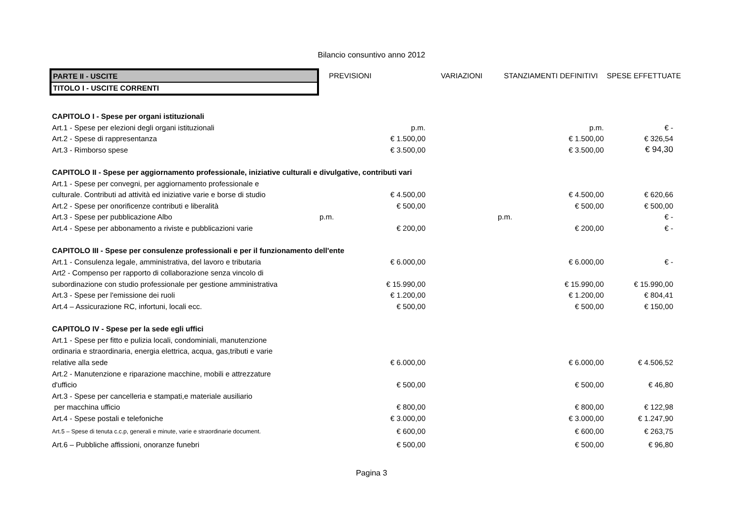Bilancio consuntivo anno 2012
| PARTE II - USCITE | PREVISIONI | VARIAZIONI | STANZIAMENTI DEFINITIVI | SPESE EFFETTUATE |
| TITOLO I - USCITE CORRENTI | | | | |
| CAPITOLO I - Spese per organi istituzionali | | | | |
| Art.1 - Spese per elezioni degli organi istituzionali | p.m. | | p.m. | € - |
| Art.2 - Spese di rappresentanza | € 1.500,00 | | € 1.500,00 | € 326,54 |
| Art.3 - Rimborso spese | € 3.500,00 | | € 3.500,00 | € 94,30 |
| CAPITOLO II - Spese per aggiornamento professionale, iniziative culturali e divulgative, contributi vari | | | | |
| Art.1 - Spese per convegni, per aggiornamento professionale e | | | | |
| culturale. Contributi ad attività ed iniziative varie e borse di studio | € 4.500,00 | | € 4.500,00 | € 620,66 |
| Art.2 - Spese per onorificenze contributi e liberalità | € 500,00 | | € 500,00 | € 500,00 |
| Art.3 - Spese per pubblicazione Albo | p.m. | | p.m. | € - |
| Art.4 - Spese per abbonamento a riviste e pubblicazioni varie | € 200,00 | | € 200,00 | € - |
| CAPITOLO III - Spese per consulenze professionali e per il funzionamento dell'ente | | | | |
| Art.1 - Consulenza legale, amministrativa, del lavoro e tributaria | € 6.000,00 | | € 6.000,00 | € - |
| Art2 - Compenso per rapporto di collaborazione senza vincolo di | | | | |
| subordinazione con studio professionale per gestione amministrativa | € 15.990,00 | | € 15.990,00 | € 15.990,00 |
| Art.3 - Spese per l'emissione dei ruoli | € 1.200,00 | | € 1.200,00 | € 804,41 |
| Art.4 – Assicurazione RC, infortuni, locali ecc. | € 500,00 | | € 500,00 | € 150,00 |
| CAPITOLO IV - Spese per la sede egli uffici | | | | |
| Art.1 - Spese per fitto e pulizia locali, condominiali, manutenzione | | | | |
| ordinaria e straordinaria, energia elettrica, acqua, gas,tributi e varie | | | | |
| relative alla sede | € 6.000,00 | | € 6.000,00 | € 4.506,52 |
| Art.2 - Manutenzione e riparazione macchine, mobili e attrezzature | | | | |
| d'ufficio | € 500,00 | | € 500,00 | € 46,80 |
| Art.3 - Spese per cancelleria e stampati,e materiale ausiliario | | | | |
| per macchina ufficio | € 800,00 | | € 800,00 | € 122,98 |
| Art.4 - Spese postali e telefoniche | € 3.000,00 | | € 3.000,00 | € 1.247,90 |
| Art.5 – Spese di tenuta c.c.p, generali e minute, varie e straordinarie document. | € 600,00 | | € 600,00 | € 263,75 |
| Art.6 – Pubbliche affissioni, onoranze funebri | € 500,00 | | € 500,00 | € 96,80 |
Pagina 3